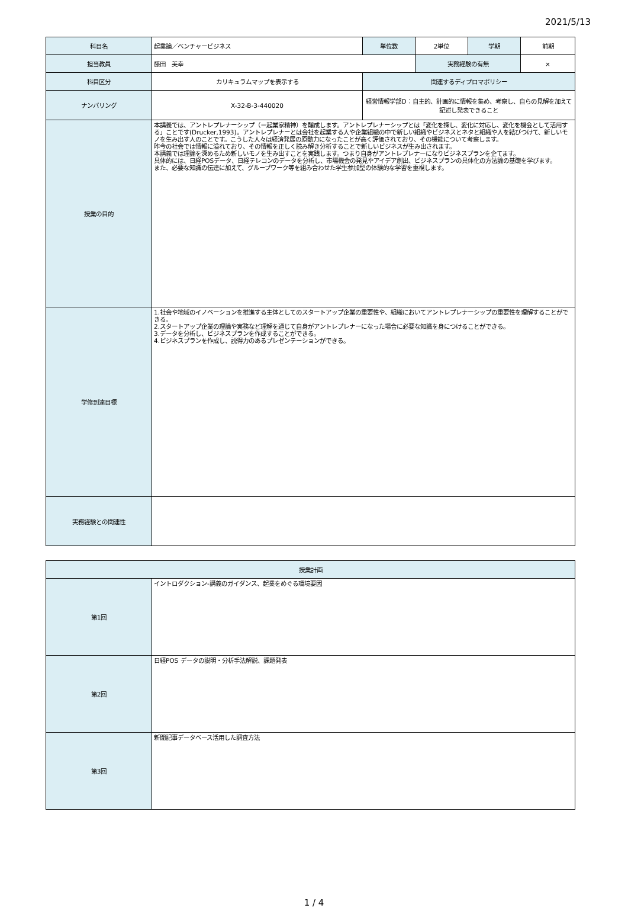2021/5/13
| 科目名 | 起業論／ベンチャービジネス | 単位数 | 2単位 | 学期 | 前期 |
| 担当教員 | 藤田 美幸 | | 実務経験の有無 | | × |
| 科目区分 | カリキュラムマップを表示する | 関連するディプロマポリシー | | | |
| ナンバリング | X-32-B-3-440020 | 経営情報学部D：自主的、計画的に情報を集め、考察し、自らの見解を加えて記述し発表できること | | | |
| 授業の目的 | 本講義では、アントレプレナーシップ（＝起業家精神）を醸成します。アントレプレナーシップとは「変化を探し、変化に対応し、変化を機会として活用する」ことです(Drucker,1993)。アントレプレナーとは会社を起業する人や企業組織の中で新しい組織やビジネスとネタと組織や人を結びつけて、新しいモノを生み出す人のことです。こうした人々は経済発展の原動力になったことが高く評価されており、その機能について考察します。 昨今の社会では情報に溢れており、その情報を正しく読み解き分析することで新しいビジネスが生み出されます。 本講義では理論を深めるため新しいモノを生み出すことを実践します。つまり自身がアントレプレナーになりビジネスプランを企てます。 具体的には、日経POSデータ、日経テレコンのデータを分析し、市場機会の発見やアイデア創出、ビジネスプランの具体化の方法論の基礎を学びます。 また、必要な知識の伝達に加えて、グループワーク等を組み合わせた学生参加型の体験的な学習を重視します。 | | | | |
| 学修到達目標 | 1.社会や地域のイノベーションを推進する主体としてのスタートアップ企業の重要性や、組織においてアントレプレナーシップの重要性を理解することができる。 2.スタートアップ企業の理論や実務など理解を通じて自身がアントレプレナーになった場合に必要な知識を身につけることができる。 3.データを分析し、ビジネスプランを作成することができる。 4.ビジネスプランを作成し、説得力のあるプレゼンテーションができる。 | | | | |
| 実務経験との関連性 | | | | | |
| 授業計画 | |
| 第1回 | イントロダクション-講義のガイダンス、起業をめぐる環境要因 |
| 第2回 | 日経POS データの説明・分析手法解説、課題発表 |
| 第3回 | 新聞記事データベース活用した調査方法 |
1 / 4